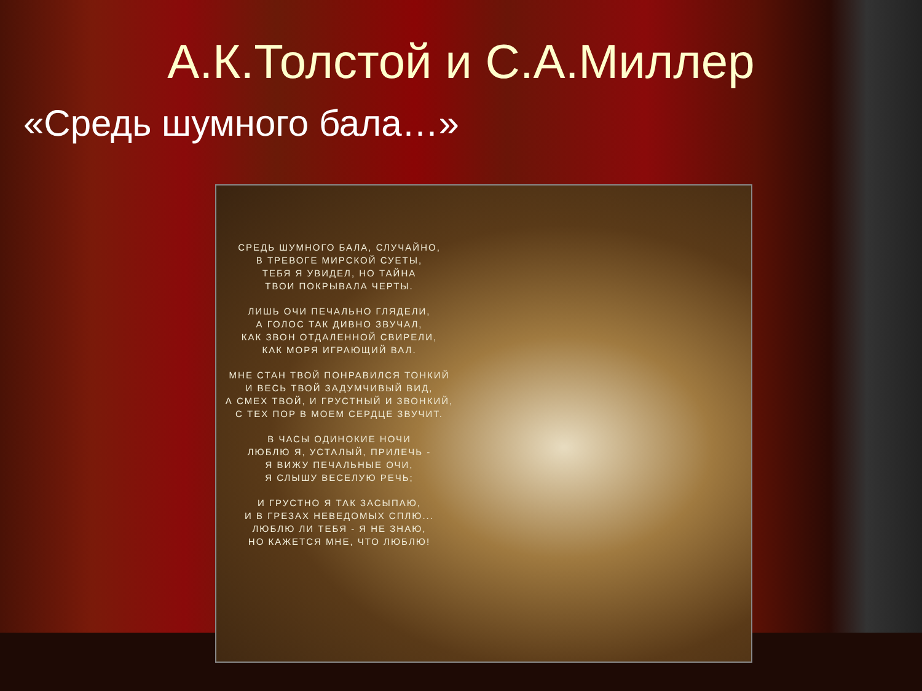А.К.Толстой и С.А.Миллер
«Средь шумного бала…»
СРЕДЬ ШУМНОГО БАЛА, СЛУЧАЙНО,
В ТРЕВОГЕ МИРСКОЙ СУЕТЫ,
ТЕБЯ Я УВИДЕЛ, НО ТАЙНА
ТВОИ ПОКРЫВАЛА ЧЕРТЫ.
ЛИШЬ ОЧИ ПЕЧАЛЬНО ГЛЯДЕЛИ,
А ГОЛОС ТАК ДИВНО ЗВУЧАЛ,
КАК ЗВОН ОТДАЛЕННОЙ СВИРЕЛИ,
КАК МОРЯ ИГРАЮЩИЙ ВАЛ.
МНЕ СТАН ТВОЙ ПОНРАВИЛСЯ ТОНКИЙ
И ВЕСЬ ТВОЙ ЗАДУМЧИВЫЙ ВИД,
А СМЕХ ТВОЙ, И ГРУСТНЫЙ И ЗВОНКИЙ,
С ТЕХ ПОР В МОЕМ СЕРДЦЕ ЗВУЧИТ.
В ЧАСЫ ОДИНОКИЕ НОЧИ
ЛЮБЛЮ Я, УСТАЛЫЙ, ПРИЛЕЧЬ -
Я ВИЖУ ПЕЧАЛЬНЫЕ ОЧИ,
Я СЛЫШУ ВЕСЕЛУЮ РЕЧЬ;
И ГРУСТНО Я ТАК ЗАСЫПАЮ,
И В ГРЕЗАХ НЕВЕДОМЫХ СПЛЮ...
ЛЮБЛЮ ЛИ ТЕБЯ - Я НЕ ЗНАЮ,
НО КАЖЕТСЯ МНЕ, ЧТО ЛЮБЛЮ!